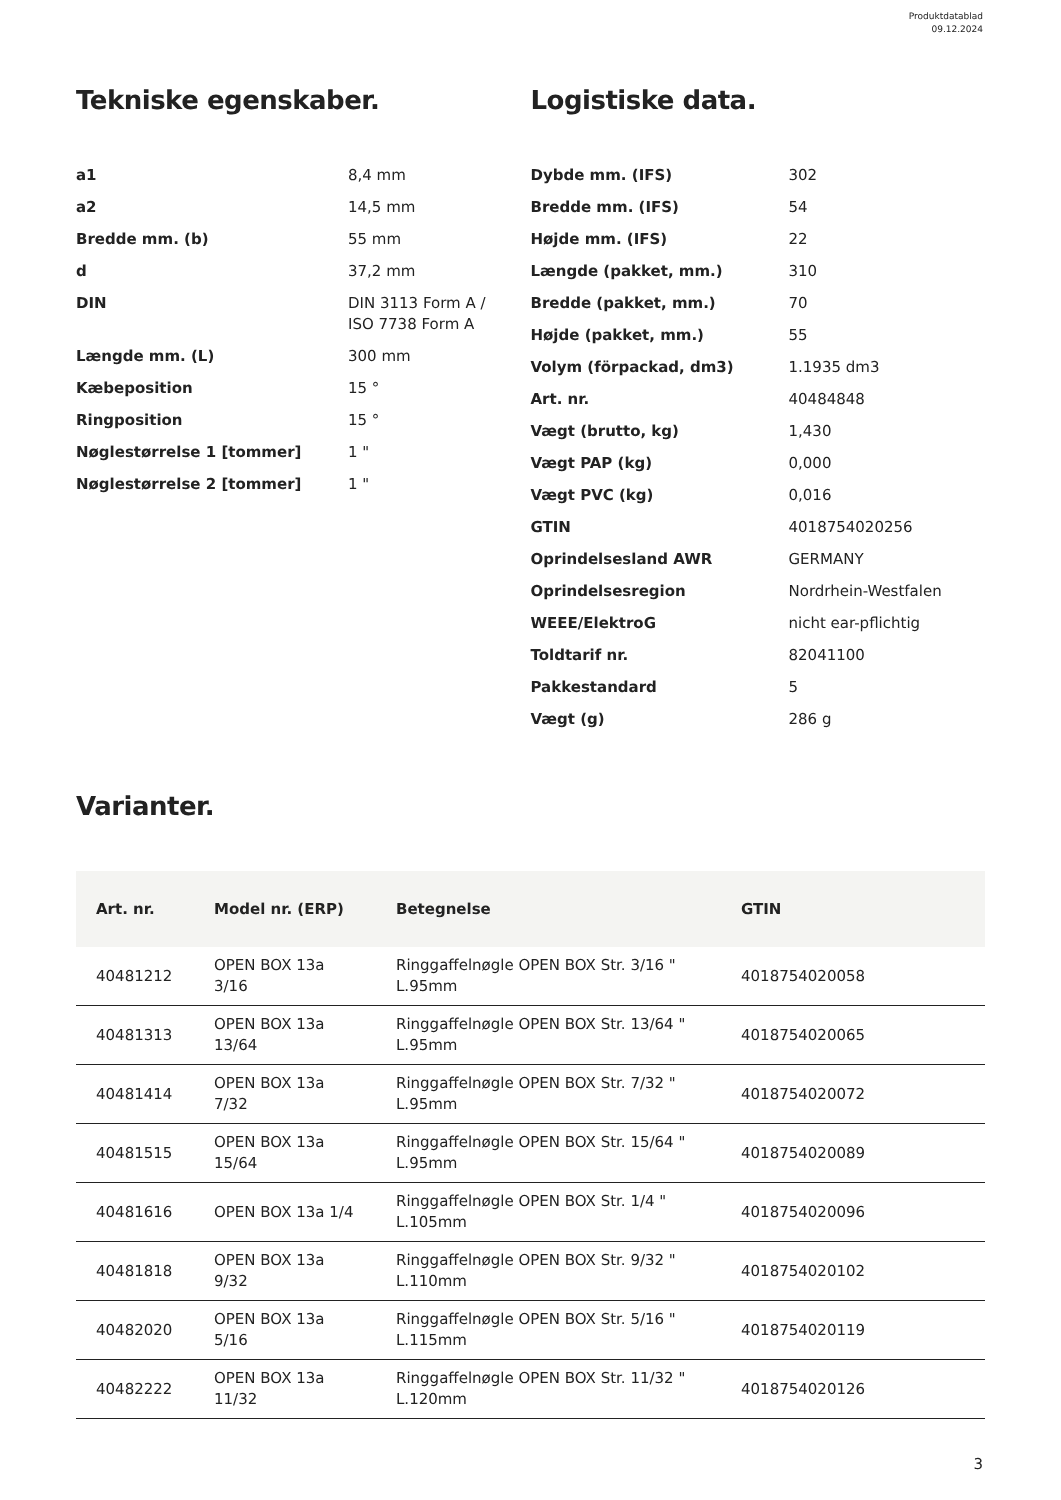Produktdatablad
09.12.2024
Tekniske egenskaber.
| a1 | 8,4 mm |
| a2 | 14,5 mm |
| Bredde mm. (b) | 55 mm |
| d | 37,2 mm |
| DIN | DIN 3113 Form A / ISO 7738 Form A |
| Længde mm. (L) | 300 mm |
| Kæbeposition | 15 ° |
| Ringposition | 15 ° |
| Nøglestørrelse 1 [tommer] | 1 " |
| Nøglestørrelse 2 [tommer] | 1 " |
Logistiske data.
| Dybde mm. (IFS) | 302 |
| Bredde mm. (IFS) | 54 |
| Højde mm. (IFS) | 22 |
| Længde (pakket, mm.) | 310 |
| Bredde (pakket, mm.) | 70 |
| Højde (pakket, mm.) | 55 |
| Volym (förpackad, dm3) | 1.1935 dm3 |
| Art. nr. | 40484848 |
| Vægt (brutto, kg) | 1,430 |
| Vægt PAP (kg) | 0,000 |
| Vægt PVC (kg) | 0,016 |
| GTIN | 4018754020256 |
| Oprindelsesland AWR | GERMANY |
| Oprindelsesregion | Nordrhein-Westfalen |
| WEEE/ElektroG | nicht ear-pflichtig |
| Toldtarif nr. | 82041100 |
| Pakkestandard | 5 |
| Vægt (g) | 286 g |
Varianter.
| Art. nr. | Model nr. (ERP) | Betegnelse | GTIN |
| --- | --- | --- | --- |
| 40481212 | OPEN BOX 13a 3/16 | Ringgaffelnøgle OPEN BOX Str. 3/16 " L.95mm | 4018754020058 |
| 40481313 | OPEN BOX 13a 13/64 | Ringgaffelnøgle OPEN BOX Str. 13/64 " L.95mm | 4018754020065 |
| 40481414 | OPEN BOX 13a 7/32 | Ringgaffelnøgle OPEN BOX Str. 7/32 " L.95mm | 4018754020072 |
| 40481515 | OPEN BOX 13a 15/64 | Ringgaffelnøgle OPEN BOX Str. 15/64 " L.95mm | 4018754020089 |
| 40481616 | OPEN BOX 13a 1/4 | Ringgaffelnøgle OPEN BOX Str. 1/4 " L.105mm | 4018754020096 |
| 40481818 | OPEN BOX 13a 9/32 | Ringgaffelnøgle OPEN BOX Str. 9/32 " L.110mm | 4018754020102 |
| 40482020 | OPEN BOX 13a 5/16 | Ringgaffelnøgle OPEN BOX Str. 5/16 " L.115mm | 4018754020119 |
| 40482222 | OPEN BOX 13a 11/32 | Ringgaffelnøgle OPEN BOX Str. 11/32 " L.120mm | 4018754020126 |
3